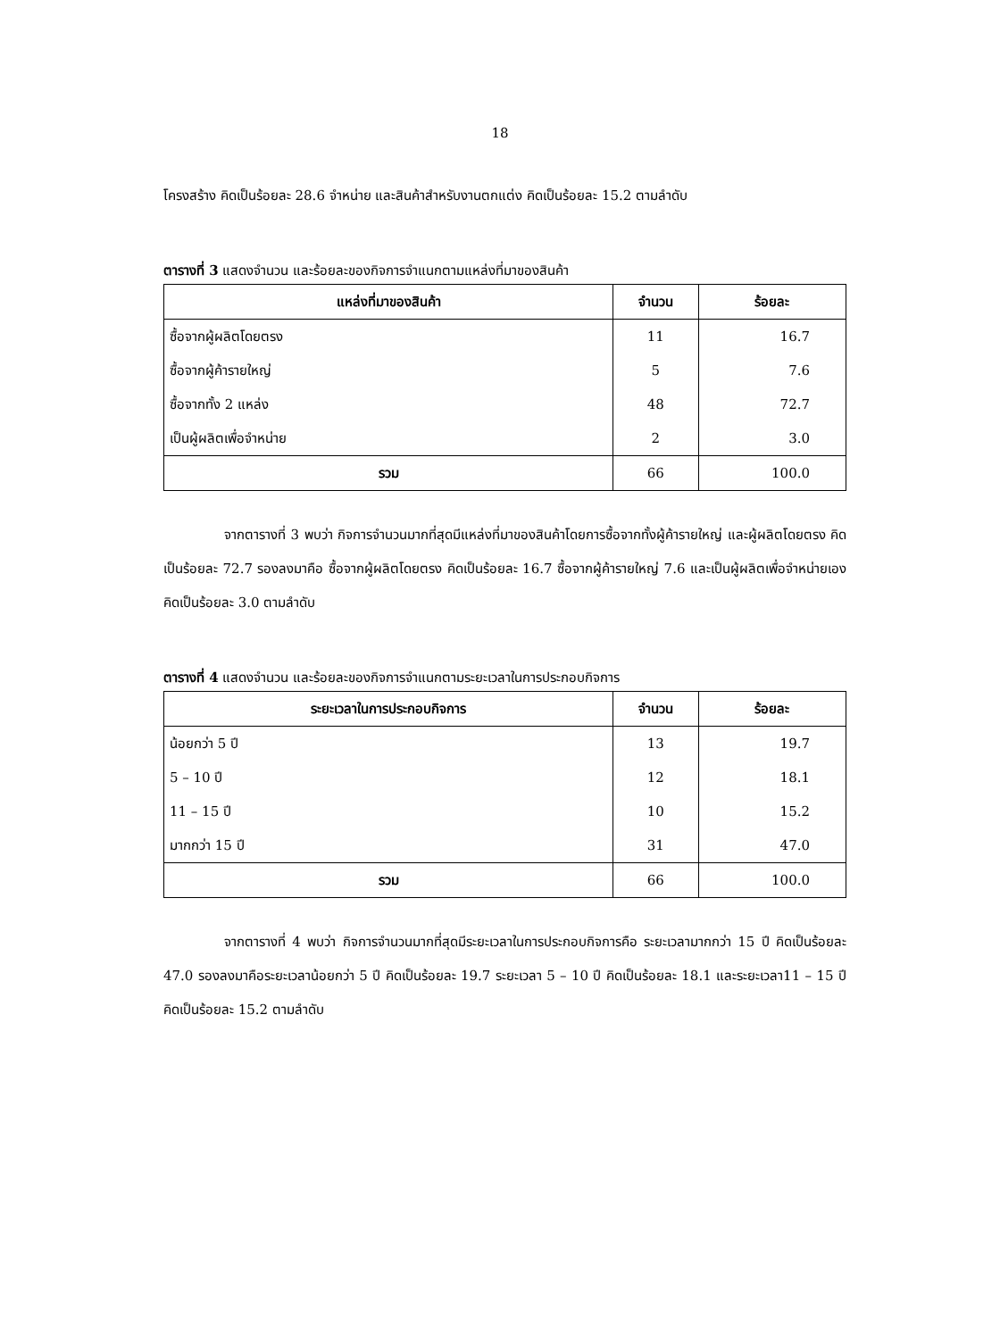18
โครงสร้าง คิดเป็นร้อยละ 28.6 จำหน่าย และสินค้าสำหรับงานตกแต่ง คิดเป็นร้อยละ 15.2 ตามลำดับ
ตารางที่ 3 แสดงจำนวน และร้อยละของกิจการจำแนกตามแหล่งที่มาของสินค้า
| แหล่งที่มาของสินค้า | จำนวน | ร้อยละ |
| --- | --- | --- |
| ซื้อจากผู้ผลิตโดยตรง | 11 | 16.7 |
| ซื้อจากผู้ค้ารายใหญ่ | 5 | 7.6 |
| ซื้อจากทั้ง 2 แหล่ง | 48 | 72.7 |
| เป็นผู้ผลิตเพื่อจำหน่าย | 2 | 3.0 |
| รวม | 66 | 100.0 |
จากตารางที่ 3 พบว่า กิจการจำนวนมากที่สุดมีแหล่งที่มาของสินค้าโดยการซื้อจากทั้งผู้ค้ารายใหญ่ และผู้ผลิตโดยตรง คิดเป็นร้อยละ 72.7 รองลงมาคือ ซื้อจากผู้ผลิตโดยตรง คิดเป็นร้อยละ 16.7 ซื้อจากผู้ค้ารายใหญ่ 7.6 และเป็นผู้ผลิตเพื่อจำหน่ายเอง คิดเป็นร้อยละ 3.0 ตามลำดับ
ตารางที่ 4 แสดงจำนวน และร้อยละของกิจการจำแนกตามระยะเวลาในการประกอบกิจการ
| ระยะเวลาในการประกอบกิจการ | จำนวน | ร้อยละ |
| --- | --- | --- |
| น้อยกว่า 5 ปี | 13 | 19.7 |
| 5 – 10 ปี | 12 | 18.1 |
| 11 – 15 ปี | 10 | 15.2 |
| มากกว่า 15 ปี | 31 | 47.0 |
| รวม | 66 | 100.0 |
จากตารางที่ 4 พบว่า กิจการจำนวนมากที่สุดมีระยะเวลาในการประกอบกิจการคือ ระยะเวลามากกว่า 15 ปี คิดเป็นร้อยละ 47.0 รองลงมาคือระยะเวลาน้อยกว่า 5 ปี คิดเป็นร้อยละ 19.7 ระยะเวลา 5 – 10 ปี คิดเป็นร้อยละ 18.1 และระยะเวลา11 – 15 ปี คิดเป็นร้อยละ 15.2 ตามลำดับ